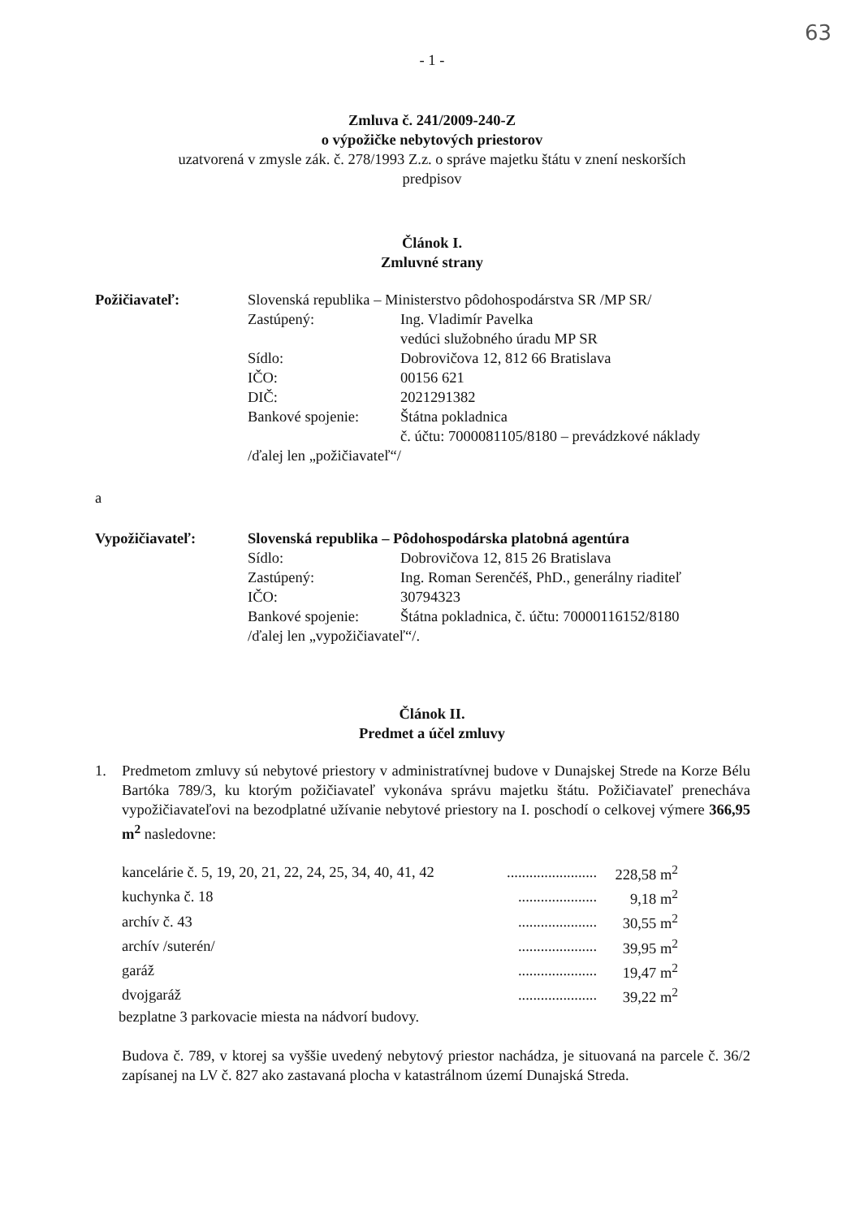63
- 1 -
Zmluva č. 241/2009-240-Z
o výpožičke nebytových priestorov
uzatvorená v zmysle zák. č. 278/1993 Z.z. o správe majetku štátu v znení neskorších
predpisov
Článok I.
Zmluvné strany
Požičiavateľ: Slovenská republika – Ministerstvo pôdohospodárstva SR /MP SR/
Zastúpený: Ing. Vladimír Pavelka
vedúci služobného úradu MP SR
Sídlo: Dobrovičova 12, 812 66 Bratislava
IČO: 00156 621
DIČ: 2021291382
Bankové spojenie:
Štátna pokladnica
č. účtu: 7000081105/8180 – prevádzkové náklady
/ďalej len „požičiavateľ“/
a
Vypožičiavateľ: Slovenská republika – Pôdohospodárska platobná agentúra
Sídlo: Dobrovičova 12, 815 26 Bratislava
Zastúpený: Ing. Roman Serenčéš, PhD., generálny riaditeľ
IČO: 30794323
Bankové spojenie:
Štátna pokladnica, č. účtu: 70000116152/8180
/ďalej len „vypožičiavateľ“/.
Článok II.
Predmet a účel zmluvy
1. Predmetom zmluvy sú nebytové priestory v administratívnej budove v Dunajskej Strede na Korze Bélu Bartóka 789/3, ku ktorým požičiavateľ vykonáva správu majetku štátu. Požičiavateľ prenecháva vypožičiavateľovi na bezodplatné užívanie nebytové priestory na I. poschodí o celkovej výmere 366,95 m<sup>2</sup> nasledovne:
| kancelárie č. 5, 19, 20, 21, 22, 24, 25, 34, 40, 41, 42 | ........................ | 228,58 m<sup>2</sup> |
| kuchynka č. 18 | ..................... | 9,18 m<sup>2</sup> |
| archív č. 43 | ..................... | 30,55 m<sup>2</sup> |
| archív /suterén/ | ..................... | 39,95 m<sup>2</sup> |
| garáž | ..................... | 19,47 m<sup>2</sup> |
| dvojgaráž | ..................... | 39,22 m<sup>2</sup> |
bezplatne 3 parkovacie miesta na nádvorí budovy.
Budova č. 789, v ktorej sa vyššie uvedený nebytový priestor nachádza, je situovaná na parcele č. 36/2 zapísanej na LV č. 827 ako zastavaná plocha v katastrálnom území Dunajská Streda.